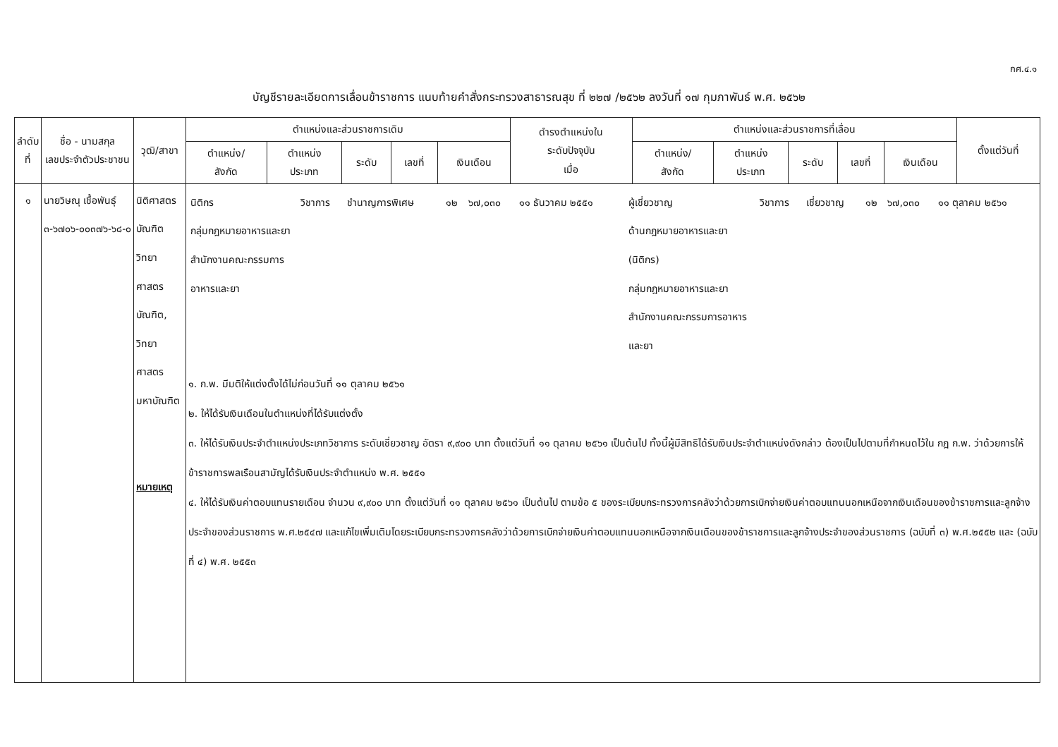กศ.๔.๑
บัญชีรายละเอียดการเลื่อนข้าราชการ แนบท้ายคำสั่งกระทรวงสาธารณสุข ที่ ๒๒๗ /๒๕๖๒ ลงวันที่ ๑๗ กุมภาพันธ์ พ.ศ. ๒๕๖๒
| ลำดับ ที่ | ชื่อ - นามสกุล เลขประจำตัวประชาชน | วุฒิ/สาขา | ตำแหน่งและส่วนราชการเดิม | | | | | ดำรงตำแหน่งใน ระดับปัจจุบัน เมื่อ | ตำแหน่งและส่วนราชการที่เลื่อน | | | | | ตั้งแต่วันที่ |
| --- | --- | --- | --- | --- | --- | --- | --- | --- | --- | --- | --- | --- | --- | --- |
| | | | ตำแหน่ง/ สังกัด | ตำแหน่ง ประเภท | ระดับ | เลขที่ | เงินเดือน | | ตำแหน่ง/ สังกัด | ตำแหน่ง ประเภท | ระดับ | เลขที่ | เงินเดือน | |
| ๑ | นายวิษณุ เชื้อพันธุ์ ๓-๖๗๐๖-๐๐๓๗๖-๖๘-๐ | นิติศาสตรบัณฑิต วิทยาศาสตร บัณฑิต, วิทยาศาสตร มหาบัณฑิต หมายเหตุ | / นิติกร กลุ่มกฎหมายอาหารและยา สำนักงานคณะกรรมการอาหารและยา / วิชาการ / ชำนาญการพิเศษ / ๑๒ / ๖๗,๐๓๐ / ๑๑ ธันวาคม ๒๕๕๑ / ผู้เชี่ยวชาญ ด้านกฎหมายอาหารและยา (นิติกร) กลุ่มกฎหมายอาหารและยา สำนักงานคณะกรรมการอาหารและยา / วิชาการ / เชี่ยวชาญ / ๑๒ / ๖๗,๐๓๐ / ๑๑ ตุลาคม ๒๕๖๑ / ๑. ก.พ. มีมติให้แต่งตั้งได้ไม่ก่อนวันที่ ๑๑ ตุลาคม ๒๕๖๑ ๒. ให้ได้รับเงินเดือนในตำแหน่งที่ได้รับแต่งตั้ง ๓. ให้ได้รับเงินประจำตำแหน่งประเภทวิชาการ ระดับเชี่ยวชาญ อัตรา ๙,๙๐๐ บาท ตั้งแต่วันที่ ๑๑ ตุลาคม ๒๕๖๑ เป็นต้นไป ทั้งนี้ผู้มีสิทธิได้รับเงินประจำตำแหน่งดังกล่าว ต้องเป็นไปตามที่กำหนดไว้ใน กฎ ก.พ. ว่าด้วยการให้ข้าราชการพลเรือนสามัญได้รับเงินประจำตำแหน่ง พ.ศ. ๒๕๕๑ ๔. ให้ได้รับเงินค่าตอบแทนรายเดือน จำนวน ๙,๙๐๐ บาท ตั้งแต่วันที่ ๑๑ ตุลาคม ๒๕๖๑ เป็นต้นไป ตามข้อ ๕ ของระเบียบกระทรวงการคลังว่าด้วยการเบิกจ่ายเงินค่าตอบแทนนอกเหนือจากเงินเดือนของข้าราชการและลูกจ้างประจำของส่วนราชการ พ.ศ.๒๕๔๗ และแก้ไขเพิ่มเติมโดยระเบียบกระทรวงการคลังว่าด้วยการเบิกจ่ายเงินค่าตอบแทนนอกเหนือจากเงินเดือนของข้าราชการและลูกจ้างประจำของส่วนราชการ (ฉบับที่ ๓) พ.ศ.๒๕๕๒ และ (ฉบับที่ ๔) พ.ศ. ๒๕๕๓ | | | | | | | | | | | |